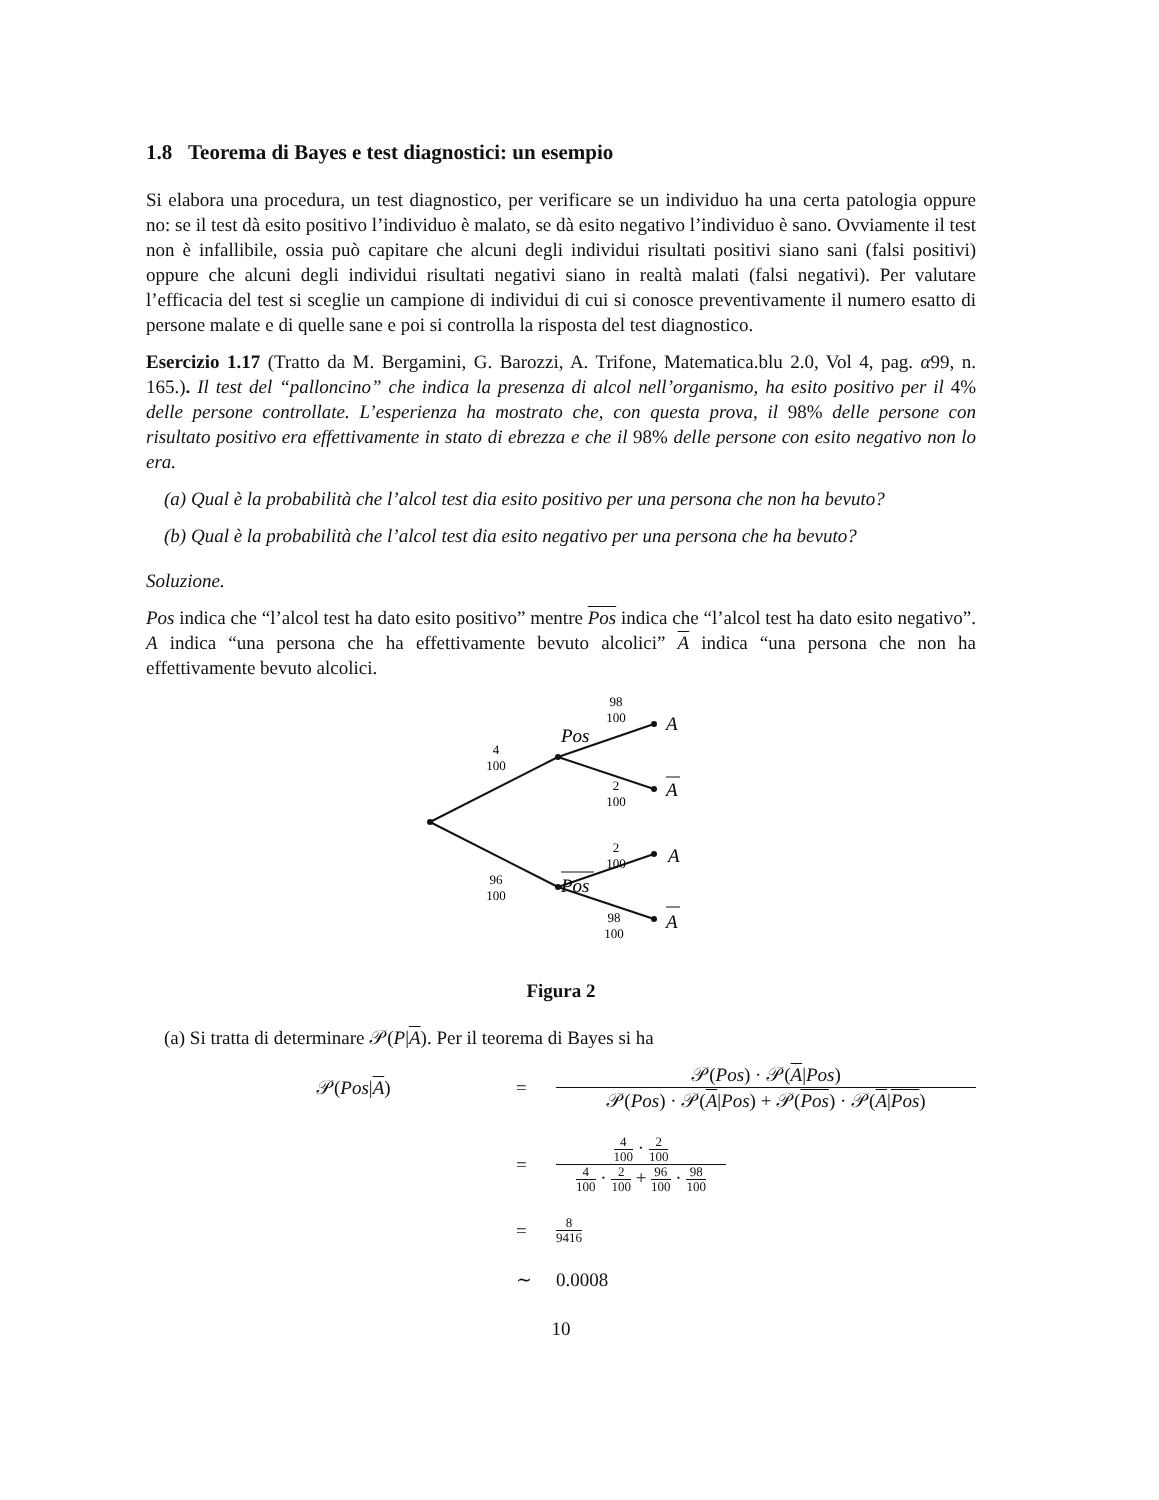1.8 Teorema di Bayes e test diagnostici: un esempio
Si elabora una procedura, un test diagnostico, per verificare se un individuo ha una certa patologia oppure no: se il test dà esito positivo l’individuo è malato, se dà esito negativo l’individuo è sano. Ovviamente il test non è infallibile, ossia può capitare che alcuni degli individui risultati positivi siano sani (falsi positivi) oppure che alcuni degli individui risultati negativi siano in realtà malati (falsi negativi). Per valutare l’efficacia del test si sceglie un campione di individui di cui si conosce preventivamente il numero esatto di persone malate e di quelle sane e poi si controlla la risposta del test diagnostico.
Esercizio 1.17 (Tratto da M. Bergamini, G. Barozzi, A. Trifone, Matematica.blu 2.0, Vol 4, pag. α99, n. 165.). Il test del “palloncino” che indica la presenza di alcol nell’organismo, ha esito positivo per il 4% delle persone controllate. L’esperienza ha mostrato che, con questa prova, il 98% delle persone con risultato positivo era effettivamente in stato di ebrezza e che il 98% delle persone con esito negativo non lo era.
(a) Qual è la probabilità che l’alcol test dia esito positivo per una persona che non ha bevuto?
(b) Qual è la probabilità che l’alcol test dia esito negativo per una persona che ha bevuto?
Soluzione.
Pos indica che “l’alcol test ha dato esito positivo” mentre Pos indica che “l’alcol test ha dato esito negativo”. A indica “una persona che ha effettivamente bevuto alcolici” A indica “una persona che non ha effettivamente bevuto alcolici.
4
100
96
100
98
100
2
100
2
100
98
100
Pos
Pos
A
A
A
A
Figura 2
(a) Si tratta di determinare 𝒫(P|A). Per il teorema di Bayes si ha
𝒫(Pos|A)
=
𝒫(Pos) · 𝒫(A|Pos) 𝒫(Pos) · 𝒫(A|Pos) + 𝒫(Pos) · 𝒫(A|Pos)
=
4 100 · 2 100 4 100 · 2 100 + 96 100 · 98 100
=
8 9416
∼
0.0008
10